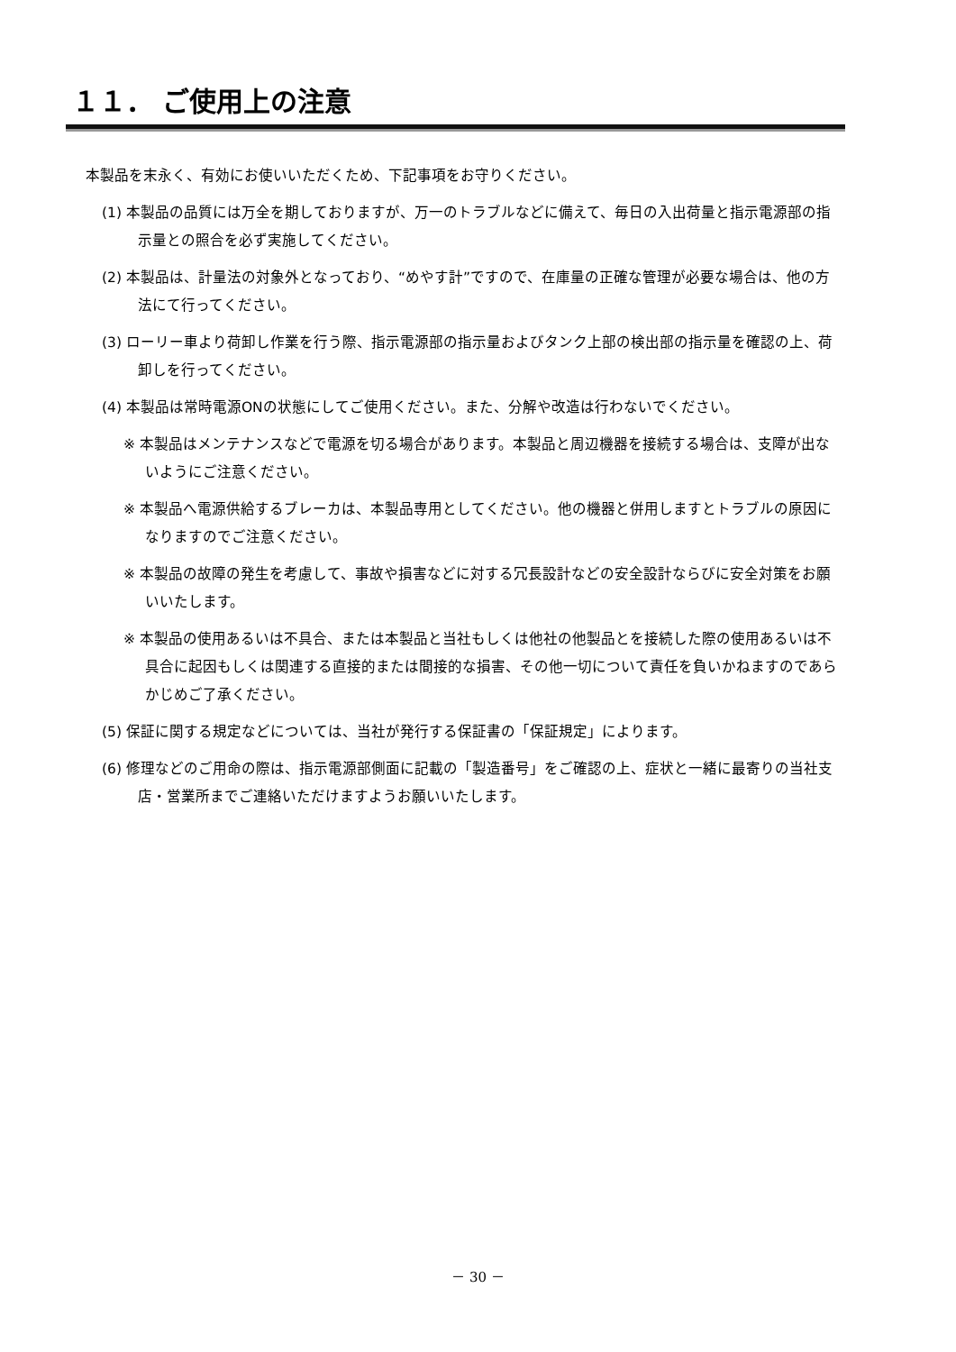１１． ご使用上の注意
本製品を末永く、有効にお使いいただくため、下記事項をお守りください。
(1) 本製品の品質には万全を期しておりますが、万一のトラブルなどに備えて、毎日の入出荷量と指示電源部の指示量との照合を必ず実施してください。
(2) 本製品は、計量法の対象外となっており、“めやす計”ですので、在庫量の正確な管理が必要な場合は、他の方法にて行ってください。
(3) ローリー車より荷卸し作業を行う際、指示電源部の指示量およびタンク上部の検出部の指示量を確認の上、荷卸しを行ってください。
(4) 本製品は常時電源ONの状態にしてご使用ください。また、分解や改造は行わないでください。
※ 本製品はメンテナンスなどで電源を切る場合があります。本製品と周辺機器を接続する場合は、支障が出ないようにご注意ください。
※ 本製品へ電源供給するブレーカは、本製品専用としてください。他の機器と併用しますとトラブルの原因になりますのでご注意ください。
※ 本製品の故障の発生を考慮して、事故や損害などに対する冗長設計などの安全設計ならびに安全対策をお願いいたします。
※ 本製品の使用あるいは不具合、または本製品と当社もしくは他社の他製品とを接続した際の使用あるいは不具合に起因もしくは関連する直接的または間接的な損害、その他一切について責任を負いかねますのであらかじめご了承ください。
(5) 保証に関する規定などについては、当社が発行する保証書の「保証規定」によります。
(6) 修理などのご用命の際は、指示電源部側面に記載の「製造番号」をご確認の上、症状と一緒に最寄りの当社支店・営業所までご連絡いただけますようお願いいたします。
－ 30 －